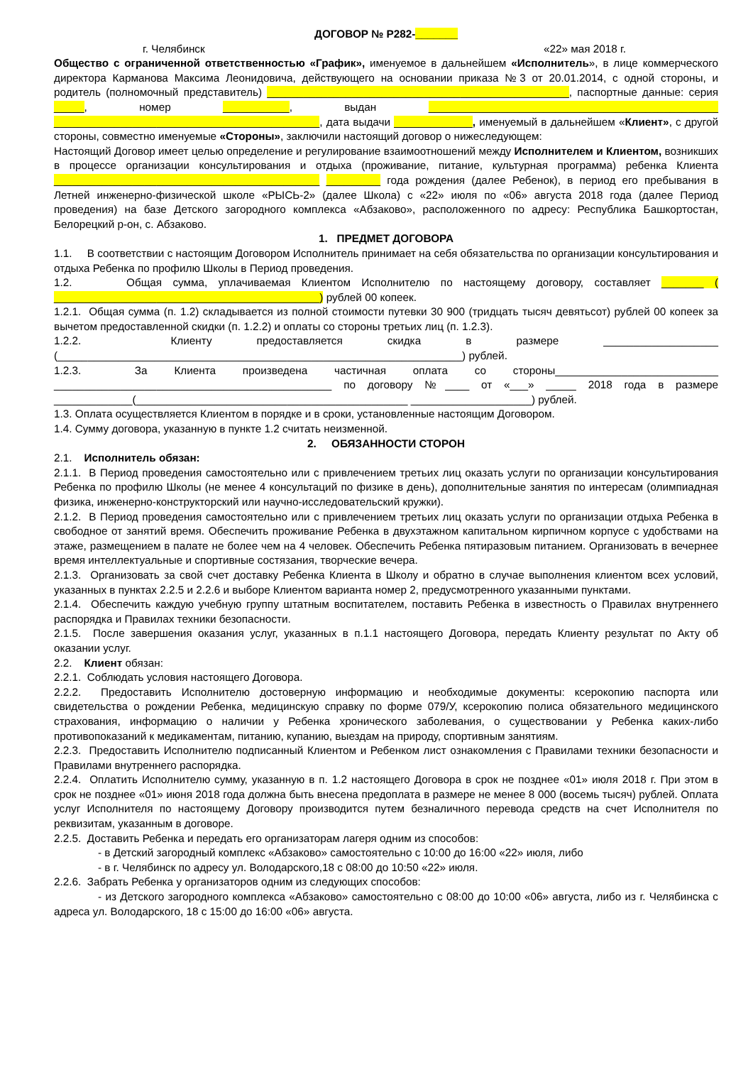ДОГОВОР № Р282-_______
г. Челябинск «22» мая 2018 г.
Общество с ограниченной ответственностью «График», именуемое в дальнейшем «Исполнитель», в лице коммерческого директора Карманова Максима Леонидовича, действующего на основании приказа №3 от 20.01.2014, с одной стороны, и родитель (полномочный представитель) __________________________________________________, паспортные данные: серия _____, номер ___________, выдан ________________________________________________ ____________________________________________, дата выдачи _____________, именуемый в дальнейшем «Клиент», с другой стороны, совместно именуемые «Стороны», заключили настоящий договор о нижеследующем:
Настоящий Договор имеет целью определение и регулирование взаимоотношений между Исполнителем и Клиентом, возникших в процессе организации консультирования и отдыха (проживание, питание, культурная программа) ребенка Клиента ____________________________________________ _________ года рождения (далее Ребенок), в период его пребывания в Летней инженерно-физической школе «РЫСЬ-2» (далее Школа) с «22» июля по «06» августа 2018 года (далее Период проведения) на базе Детского загородного комплекса «Абзаково», расположенного по адресу: Республика Башкортостан, Белорецкий р-он, с. Абзаково.
1. ПРЕДМЕТ ДОГОВОРА
1.1. В соответствии с настоящим Договором Исполнитель принимает на себя обязательства по организации консультирования и отдыха Ребенка по профилю Школы в Период проведения.
1.2. Общая сумма, уплачиваемая Клиентом Исполнителю по настоящему договору, составляет _______ ( ____________________________________________) рублей 00 копеек.
1.2.1. Общая сумма (п. 1.2) складывается из полной стоимости путевки 30 900 (тридцать тысяч девятьсот) рублей 00 копеек за вычетом предоставленной скидки (п. 1.2.2) и оплаты со стороны третьих лиц (п. 1.2.3).
1.2.2. Клиенту предоставляется скидка в размере ___________________ (___________________________________________________________________) рублей.
1.2.3. За Клиента произведена частичная оплата со стороны___________________________ ______________________________________________ по договору №____ от «___» _____ 2018 года в размере _____________(_____________________________________________ ____________________) рублей.
1.3. Оплата осуществляется Клиентом в порядке и в сроки, установленные настоящим Договором.
1.4. Сумму договора, указанную в пункте 1.2 считать неизменной.
2. ОБЯЗАННОСТИ СТОРОН
2.1. Исполнитель обязан:
2.1.1. В Период проведения самостоятельно или с привлечением третьих лиц оказать услуги по организации консультирования Ребенка по профилю Школы (не менее 4 консультаций по физике в день), дополнительные занятия по интересам (олимпиадная физика, инженерно-конструкторский или научно-исследовательский кружки).
2.1.2. В Период проведения самостоятельно или с привлечением третьих лиц оказать услуги по организации отдыха Ребенка в свободное от занятий время. Обеспечить проживание Ребенка в двухэтажном капитальном кирпичном корпусе с удобствами на этаже, размещением в палате не более чем на 4 человек. Обеспечить Ребенка пятиразовым питанием. Организовать в вечернее время интеллектуальные и спортивные состязания, творческие вечера.
2.1.3. Организовать за свой счет доставку Ребенка Клиента в Школу и обратно в случае выполнения клиентом всех условий, указанных в пунктах 2.2.5 и 2.2.6 и выборе Клиентом варианта номер 2, предусмотренного указанными пунктами.
2.1.4. Обеспечить каждую учебную группу штатным воспитателем, поставить Ребенка в известность о Правилах внутреннего распорядка и Правилах техники безопасности.
2.1.5. После завершения оказания услуг, указанных в п.1.1 настоящего Договора, передать Клиенту результат по Акту об оказании услуг.
2.2. Клиент обязан:
2.2.1. Соблюдать условия настоящего Договора.
2.2.2. Предоставить Исполнителю достоверную информацию и необходимые документы: ксерокопию паспорта или свидетельства о рождении Ребенка, медицинскую справку по форме 079/У, ксерокопию полиса обязательного медицинского страхования, информацию о наличии у Ребенка хронического заболевания, о существовании у Ребенка каких-либо противопоказаний к медикаментам, питанию, купанию, выездам на природу, спортивным занятиям.
2.2.3. Предоставить Исполнителю подписанный Клиентом и Ребенком лист ознакомления с Правилами техники безопасности и Правилами внутреннего распорядка.
2.2.4. Оплатить Исполнителю сумму, указанную в п. 1.2 настоящего Договора в срок не позднее «01» июля 2018 г. При этом в срок не позднее «01» июня 2018 года должна быть внесена предоплата в размере не менее 8 000 (восемь тысяч) рублей. Оплата услуг Исполнителя по настоящему Договору производится путем безналичного перевода средств на счет Исполнителя по реквизитам, указанным в договоре.
2.2.5. Доставить Ребенка и передать его организаторам лагеря одним из способов:
- в Детский загородный комплекс «Абзаково» самостоятельно с 10:00 до 16:00 «22» июля, либо
- в г. Челябинск по адресу ул. Володарского,18 с 08:00 до 10:50 «22» июля.
2.2.6. Забрать Ребенка у организаторов одним из следующих способов:
- из Детского загородного комплекса «Абзаково» самостоятельно с 08:00 до 10:00 «06» августа, либо из г. Челябинска с адреса ул. Володарского, 18 с 15:00 до 16:00 «06» августа.